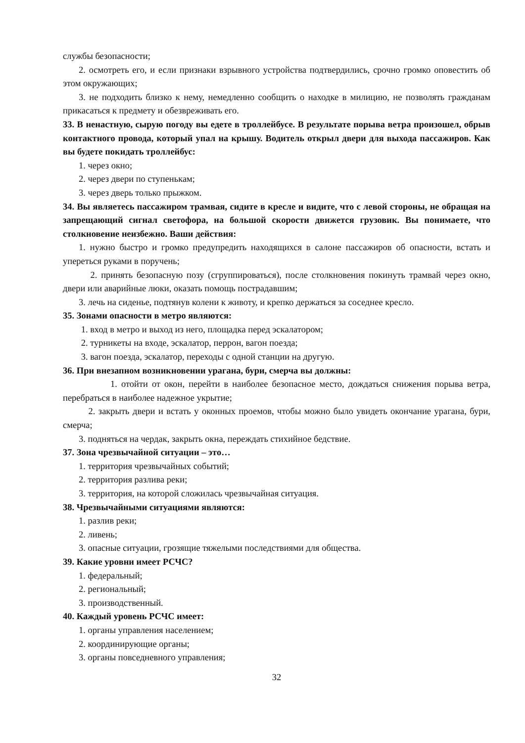службы безопасности;
2. осмотреть его, и если признаки взрывного устройства подтвердились, срочно громко оповестить об этом окружающих;
3. не подходить близко к нему, немедленно сообщить о находке в милицию, не позволять гражданам прикасаться к предмету и обезвреживать его.
33. В ненастную, сырую погоду вы едете в троллейбусе. В результате порыва ветра произошел, обрыв контактного провода, который упал на крышу. Водитель открыл двери для выхода пассажиров. Как вы будете покидать троллейбус:
1. через окно;
2. через двери по ступенькам;
3. через дверь только прыжком.
34. Вы являетесь пассажиром трамвая, сидите в кресле и видите, что с левой стороны, не обращая на запрещающий сигнал светофора, на большой скорости движется грузовик. Вы понимаете, что столкновение неизбежно. Ваши действия:
1. нужно быстро и громко предупредить находящихся в салоне пассажиров об опасности, встать и упереться руками в поручень;
2. принять безопасную позу (сгруппироваться), после столкновения покинуть трамвай через окно, двери или аварийные люки, оказать помощь пострадавшим;
3. лечь на сиденье, подтянув колени к животу, и крепко держаться за соседнее кресло.
35. Зонами опасности в метро являются:
1. вход в метро и выход из него, площадка перед эскалатором;
2. турникеты на входе, эскалатор, перрон, вагон поезда;
3. вагон поезда, эскалатор, переходы с одной станции на другую.
36. При внезапном возникновении урагана, бури, смерча вы должны:
1. отойти от окон, перейти в наиболее безопасное место, дождаться снижения порыва ветра, перебраться в наиболее надежное укрытие;
2. закрыть двери и встать у оконных проемов, чтобы можно было увидеть окончание урагана, бури, смерча;
3. подняться на чердак, закрыть окна, переждать стихийное бедствие.
37. Зона чрезвычайной ситуации – это…
1. территория чрезвычайных событий;
2. территория разлива реки;
3. территория, на которой сложилась чрезвычайная ситуация.
38. Чрезвычайными ситуациями являются:
1. разлив реки;
2. ливень;
3. опасные ситуации, грозящие тяжелыми последствиями для общества.
39. Какие уровни имеет РСЧС?
1. федеральный;
2. региональный;
3. производственный.
40. Каждый уровень РСЧС имеет:
1. органы управления населением;
2. координирующие органы;
3. органы повседневного управления;
32